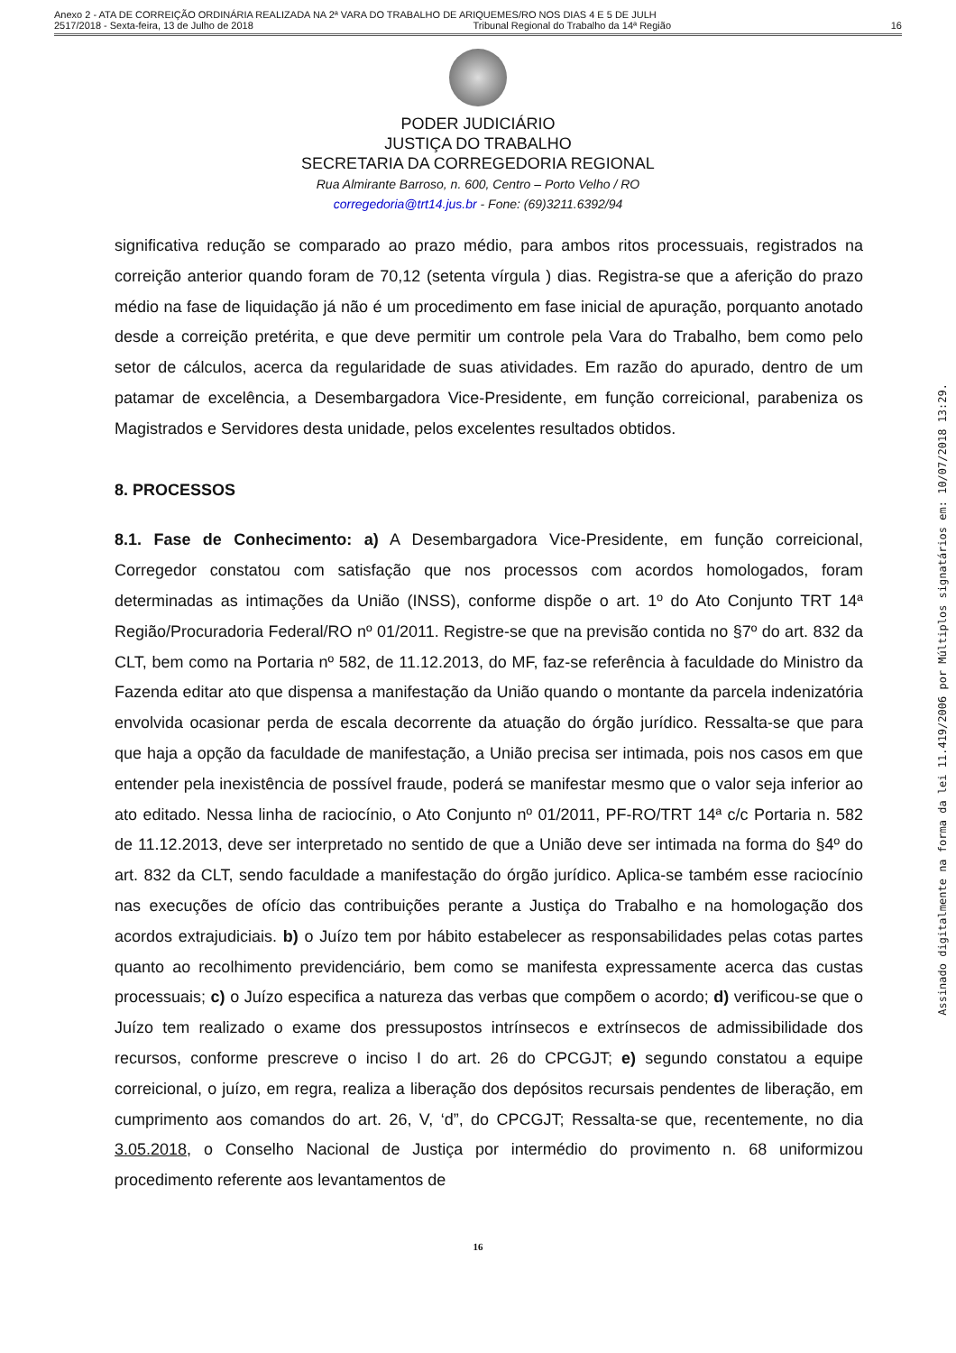Anexo 2 - ATA DE CORREIÇÃO ORDINÁRIA REALIZADA NA 2ª VARA DO TRABALHO DE ARIQUEMES/RO NOS DIAS 4 E 5 DE JULH
2517/2018 - Sexta-feira, 13 de Julho de 2018 Tribunal Regional do Trabalho da 14ª Região 16
PODER JUDICIÁRIO
JUSTIÇA DO TRABALHO
SECRETARIA DA CORREGEDORIA REGIONAL
Rua Almirante Barroso, n. 600, Centro – Porto Velho / RO
corregedoria@trt14.jus.br - Fone: (69)3211.6392/94
significativa redução se comparado ao prazo médio, para ambos ritos processuais, registrados na correição anterior quando foram de 70,12 (setenta vírgula ) dias. Registra-se que a aferição do prazo médio na fase de liquidação já não é um procedimento em fase inicial de apuração, porquanto anotado desde a correição pretérita, e que deve permitir um controle pela Vara do Trabalho, bem como pelo setor de cálculos, acerca da regularidade de suas atividades. Em razão do apurado, dentro de um patamar de excelência, a Desembargadora Vice-Presidente, em função correicional, parabeniza os Magistrados e Servidores desta unidade, pelos excelentes resultados obtidos.
8. PROCESSOS
8.1. Fase de Conhecimento: a) A Desembargadora Vice-Presidente, em função correicional, Corregedor constatou com satisfação que nos processos com acordos homologados, foram determinadas as intimações da União (INSS), conforme dispõe o art. 1º do Ato Conjunto TRT 14ª Região/Procuradoria Federal/RO nº 01/2011. Registre-se que na previsão contida no §7º do art. 832 da CLT, bem como na Portaria nº 582, de 11.12.2013, do MF, faz-se referência à faculdade do Ministro da Fazenda editar ato que dispensa a manifestação da União quando o montante da parcela indenizatória envolvida ocasionar perda de escala decorrente da atuação do órgão jurídico. Ressalta-se que para que haja a opção da faculdade de manifestação, a União precisa ser intimada, pois nos casos em que entender pela inexistência de possível fraude, poderá se manifestar mesmo que o valor seja inferior ao ato editado. Nessa linha de raciocínio, o Ato Conjunto nº 01/2011, PF-RO/TRT 14ª c/c Portaria n. 582 de 11.12.2013, deve ser interpretado no sentido de que a União deve ser intimada na forma do §4º do art. 832 da CLT, sendo faculdade a manifestação do órgão jurídico. Aplica-se também esse raciocínio nas execuções de ofício das contribuições perante a Justiça do Trabalho e na homologação dos acordos extrajudiciais. b) o Juízo tem por hábito estabelecer as responsabilidades pelas cotas partes quanto ao recolhimento previdenciário, bem como se manifesta expressamente acerca das custas processuais; c) o Juízo especifica a natureza das verbas que compõem o acordo; d) verificou-se que o Juízo tem realizado o exame dos pressupostos intrínsecos e extrínsecos de admissibilidade dos recursos, conforme prescreve o inciso I do art. 26 do CPCGJT; e) segundo constatou a equipe correicional, o juízo, em regra, realiza a liberação dos depósitos recursais pendentes de liberação, em cumprimento aos comandos do art. 26, V, ‘d”, do CPCGJT; Ressalta-se que, recentemente, no dia 3.05.2018, o Conselho Nacional de Justiça por intermédio do provimento n. 68 uniformizou procedimento referente aos levantamentos de
16
Assinado digitalmente na forma da lei 11.419/2006 por Múltiplos signatários em: 10/07/2018 13:29.